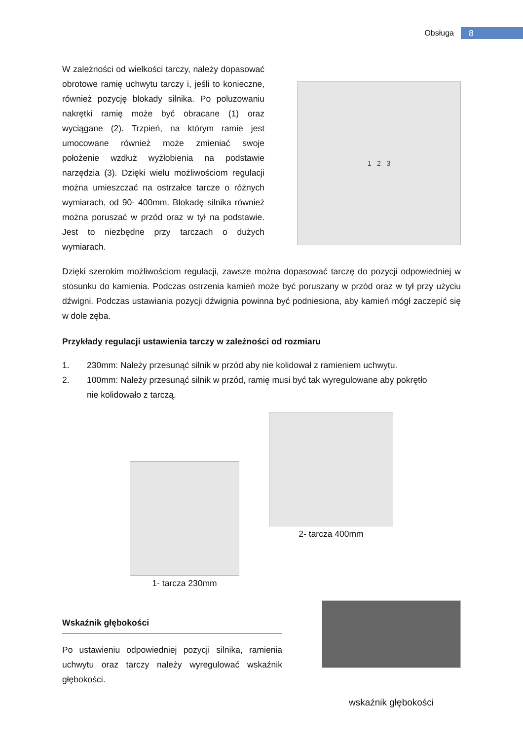Obsługa 8
W zależności od wielkości tarczy, należy dopasować obrotowe ramię uchwytu tarczy i, jeśli to konieczne, również pozycję blokady silnika. Po poluzowaniu nakrętki ramię może być obracane (1) oraz wyciągane (2). Trzpień, na którym ramie jest umocowane również może zmieniać swoje położenie wzdłuż wyżłobienia na podstawie narzędzia (3). Dzięki wielu możliwościom regulacji można umieszczać na ostrzałce tarcze o różnych wymiarach, od 90- 400mm. Blokadę silnika również można poruszać w przód oraz w tył na podstawie. Jest to niezbędne przy tarczach o dużych wymiarach.
1 2 3
Dzięki szerokim możliwościom regulacji, zawsze można dopasować tarczę do pozycji odpowiedniej w stosunku do kamienia. Podczas ostrzenia kamień może być poruszany w przód oraz w tył przy użyciu dźwigni. Podczas ustawiania pozycji dźwignia powinna być podniesiona, aby kamień mógł zaczepić się w dole zęba.
Przykłady regulacji ustawienia tarczy w zależności od rozmiaru
1. 230mm: Należy przesunąć silnik w przód aby nie kolidował z ramieniem uchwytu.
2. 100mm: Należy przesunąć silnik w przód, ramię musi być tak wyregulowane aby pokrętło nie kolidowało z tarczą.
1- tarcza 230mm
2- tarcza 400mm
Wskaźnik głębokości
Po ustawieniu odpowiedniej pozycji silnika, ramienia uchwytu oraz tarczy należy wyregulować wskaźnik głębokości.
wskaźnik głębokości